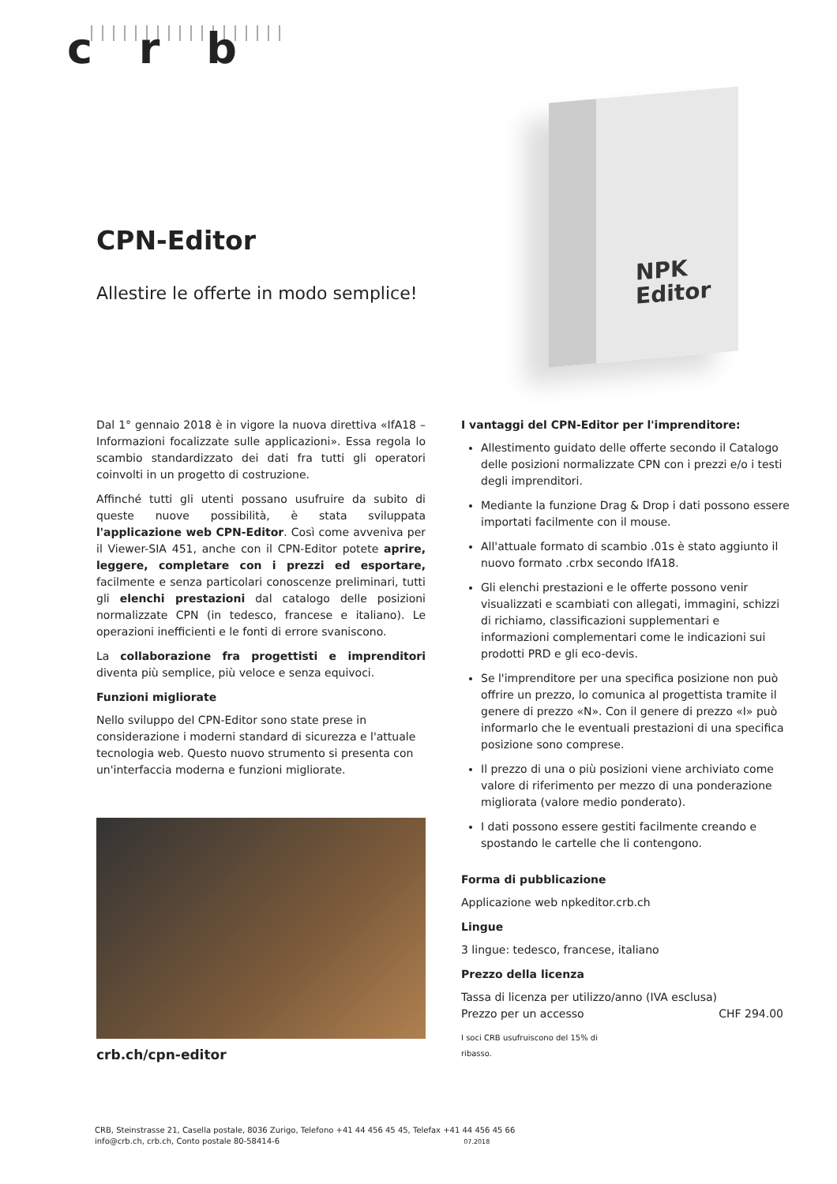c r b
NPK
Editor
CPN-Editor
Allestire le offerte in modo semplice!
Dal 1° gennaio 2018 è in vigore la nuova direttiva «IfA18 – Informazioni focalizzate sulle applicazioni». Essa regola lo scambio standardizzato dei dati fra tutti gli operatori coinvolti in un progetto di costruzione.
Affinché tutti gli utenti possano usufruire da subito di queste nuove possibilità, è stata sviluppata l'applicazione web CPN-Editor. Così come avveniva per il Viewer-SIA 451, anche con il CPN-Editor potete aprire, leggere, completare con i prezzi ed esportare, facilmente e senza particolari conoscenze preliminari, tutti gli elenchi prestazioni dal catalogo delle posizioni normalizzate CPN (in tedesco, francese e italiano). Le operazioni inefficienti e le fonti di errore svaniscono.
La collaborazione fra progettisti e imprenditori diventa più semplice, più veloce e senza equivoci.
Funzioni migliorate
Nello sviluppo del CPN-Editor sono state prese in considerazione i moderni standard di sicurezza e l'attuale tecnologia web. Questo nuovo strumento si presenta con un'interfaccia moderna e funzioni migliorate.
crb.ch/cpn-editor
I vantaggi del CPN-Editor per l'imprenditore:
Allestimento guidato delle offerte secondo il Catalogo delle posizioni normalizzate CPN con i prezzi e/o i testi degli imprenditori.
Mediante la funzione Drag & Drop i dati possono essere importati facilmente con il mouse.
All'attuale formato di scambio .01s è stato aggiunto il nuovo formato .crbx secondo IfA18.
Gli elenchi prestazioni e le offerte possono venir visualizzati e scambiati con allegati, immagini, schizzi di richiamo, classificazioni supplementari e informazioni complementari come le indicazioni sui prodotti PRD e gli eco-devis.
Se l'imprenditore per una specifica posizione non può offrire un prezzo, lo comunica al progettista tramite il genere di prezzo «N». Con il genere di prezzo «I» può informarlo che le eventuali prestazioni di una specifica posizione sono comprese.
Il prezzo di una o più posizioni viene archiviato come valore di riferimento per mezzo di una ponderazione migliorata (valore medio ponderato).
I dati possono essere gestiti facilmente creando e spostando le cartelle che li contengono.
Forma di pubblicazione
Applicazione web npkeditor.crb.ch
Lingue
3 lingue: tedesco, francese, italiano
Prezzo della licenza
Tassa di licenza per utilizzo/anno (IVA esclusa)
Prezzo per un accesso CHF 294.00
I soci CRB usufruiscono del 15% di ribasso.
CRB, Steinstrasse 21, Casella postale, 8036 Zurigo, Telefono +41 44 456 45 45, Telefax +41 44 456 45 66
info@crb.ch, crb.ch, Conto postale 80-58414-6 07.2018